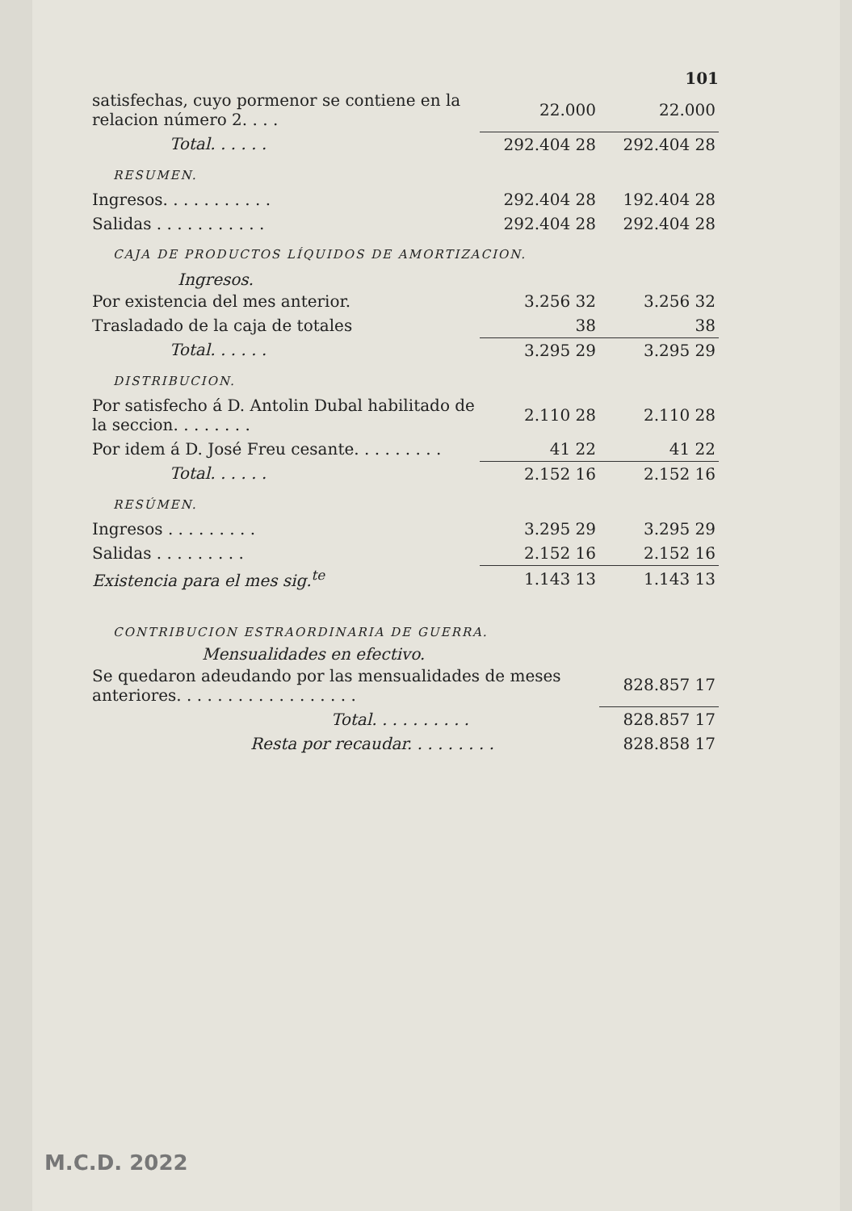101
| satisfechas, cuyo pormenor se contiene en la relacion número 2. . . . | 22.000 | 22.000 |
| Total. . . . . . | 292.404 28 | 292.404 28 |
RESUMEN.
| Ingresos. . . . . . . . . . . | 292.404 28 | 192.404 28 |
| Salidas . . . . . . . . . . . | 292.404 28 | 292.404 28 |
CAJA DE PRODUCTOS LÍQUIDOS DE AMORTIZACION.
Ingresos.
| Por existencia del mes anterior. | 3.256 32 | 3.256 32 |
| Trasladado de la caja de totales | 38 | 38 |
| Total. . . . . . | 3.295 29 | 3.295 29 |
DISTRIBUCION.
| Por satisfecho á D. Antolin Dubal habilitado de la seccion. . . . . . . . | 2.110 28 | 2.110 28 |
| Por idem á D. José Freu cesante. . . . . . . . . | 41 22 | 41 22 |
| Total. . . . . . | 2.152 16 | 2.152 16 |
RESÚMEN.
| Ingresos . . . . . . . . . | 3.295 29 | 3.295 29 |
| Salidas . . . . . . . . . | 2.152 16 | 2.152 16 |
| Existencia para el mes sig.<sup>te</sup> | 1.143 13 | 1.143 13 |
CONTRIBUCION ESTRAORDINARIA DE GUERRA.
Mensualidades en efectivo.
| Se quedaron adeudando por las mensualidades de meses anteriores. . . . . . . . . . . . . . . . . . | 828.857 17 |
| Total. . . . . . . . . . | 828.857 17 |
| Resta por recaudar. . . . . . . . . | 828.858 17 |
M.C.D. 2022